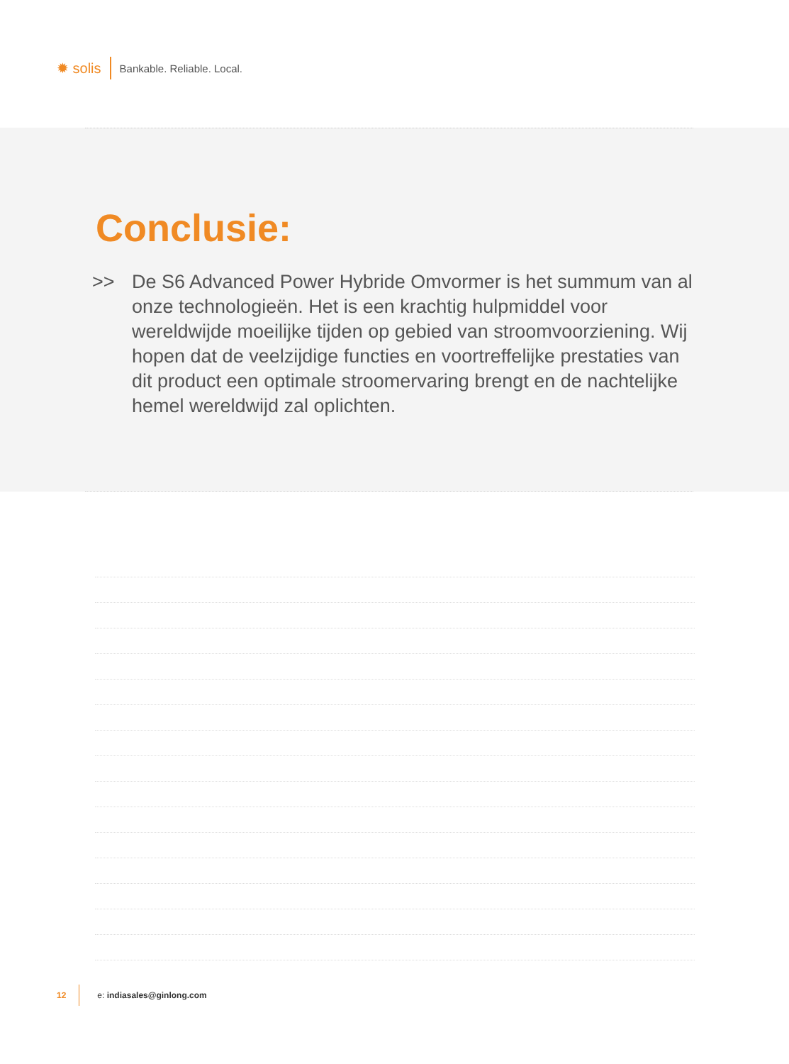✹ solis Bankable. Reliable. Local.
Conclusie:
>> De S6 Advanced Power Hybride Omvormer is het summum van al onze technologieën. Het is een krachtig hulpmiddel voor wereldwijde moeilijke tijden op gebied van stroomvoorziening. Wij hopen dat de veelzijdige functies en voortreffelijke prestaties van dit product een optimale stroomervaring brengt en de nachtelijke hemel wereldwijd zal oplichten.
12 e: indiasales@ginlong.com